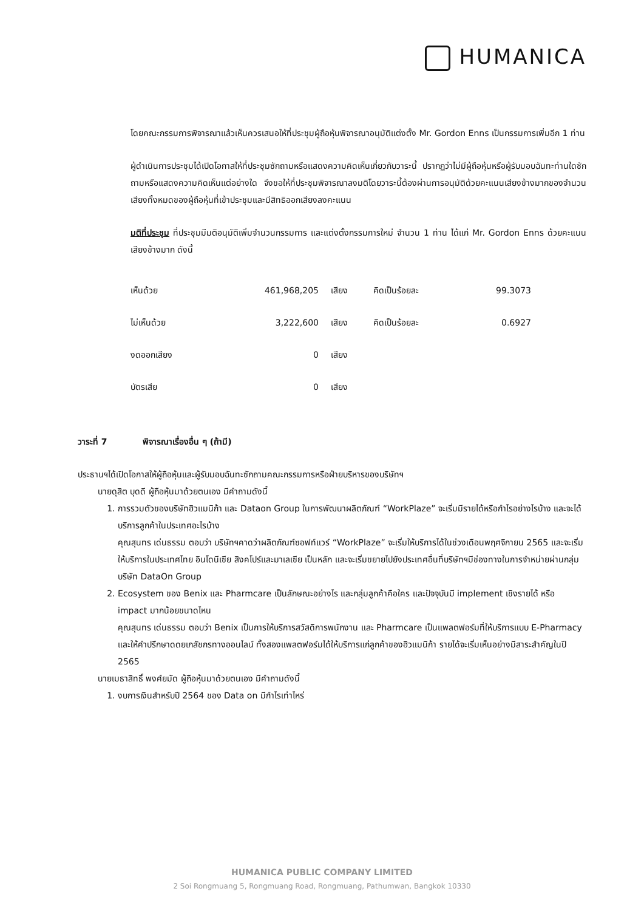HUMANICA
โดยคณะกรรมการพิจารณาแล้วเห็นควรเสนอให้ที่ประชุมผู้ถือหุ้นพิจารณาอนุมัติแต่งตั้ง Mr. Gordon Enns เป็นกรรมการเพิ่มอีก 1 ท่าน
ผู้ดำเนินการประชุมได้เปิดโอกาสให้ที่ประชุมซักถามหรือแสดงความคิดเห็นเกี่ยวกับวาระนี้ ปรากฏว่าไม่มีผู้ถือหุ้นหรือผู้รับมอบฉันทะท่านใดซักถามหรือแสดงความคิดเห็นแต่อย่างใด จึงขอให้ที่ประชุมพิจารณาลงมติโดยวาระนี้ต้องผ่านการอนุมัติด้วยคะแนนเสียงข้างมากของจำนวนเสียงทั้งหมดของผู้ถือหุ้นที่เข้าประชุมและมีสิทธิออกเสียงลงคะแนน
มติที่ประชุม ที่ประชุมมีมติอนุมัติเพิ่มจำนวนกรรมการ และแต่งตั้งกรรมการใหม่ จำนวน 1 ท่าน ได้แก่ Mr. Gordon Enns ด้วยคะแนนเสียงข้างมาก ดังนี้
| เห็นด้วย | 461,968,205 | เสียง | คิดเป็นร้อยละ | 99.3073 |
| ไม่เห็นด้วย | 3,222,600 | เสียง | คิดเป็นร้อยละ | 0.6927 |
| งดออกเสียง | 0 | เสียง | | |
| บัตรเสีย | 0 | เสียง | | |
วาระที่ 7 พิจารณาเรื่องอื่น ๆ (ถ้ามี)
ประธานฯได้เปิดโอกาสให้ผู้ถือหุ้นและผู้รับมอบฉันทะซักถามคณะกรรมการหรือฝ่ายบริหารของบริษัทฯ
นายดุสิต บุดดี ผู้ถือหุ้นมาด้วยตนเอง มีคำถามดังนี้
1. การรวมตัวของบริษัทฮิวแมนิก้า และ Dataon Group ในการพัฒนาผลิตภัณฑ์ “WorkPlaze” จะเริ่มมีรายได้หรือกำไรอย่างไรบ้าง และจะได้บริการลูกค้าในประเทศอะไรบ้าง
คุณสุนทร เด่นธรรม ตอบว่า บริษัทฯคาดว่าผลิตภัณฑ์ซอฟท์แวร์ “WorkPlaze” จะเริ่มให้บริการได้ในช่วงเดือนพฤศจิกายน 2565 และจะเริ่มให้บริการในประเทศไทย อินโดนีเซีย สิงคโปร์และมาเลเซีย เป็นหลัก และจะเริ่มขยายไปยังประเทศอื่นที่บริษัทฯมีช่องทางในการจำหน่ายผ่านกลุ่มบริษัท DataOn Group
2. Ecosystem ของ Benix และ Pharmcare เป็นลักษณะอย่างไร และกลุ่มลูกค้าคือใคร และปัจจุบันมี implement เชิงรายได้ หรือ impact มากน้อยขนาดไหน
คุณสุนทร เด่นธรรม ตอบว่า Benix เป็นการให้บริการสวัสดิการพนักงาน และ Pharmcare เป็นแพลตฟอร์มที่ให้บริการแบบ E-Pharmacy และให้คำปรึกษาดดยเภสัชกรทางออนไลน์ ทั้งสองแพลตฟอร์มได้ให้บริการแก่ลูกค้าของฮิวแมนิก้า รายได้จะเริ่มเห็นอย่างมีสาระสำคัญในปี 2565
นายเมธาสิทธิ์ พงศ์ยมัด ผู้ถือหุ้นมาด้วยตนเอง มีคำถามดังนี้
1. งบการเงินสำหรับปี 2564 ของ Data on มีกำไรเท่าไหร่
HUMANICA PUBLIC COMPANY LIMITED
2 Soi Rongmuang 5, Rongmuang Road, Rongmuang, Pathumwan, Bangkok 10330